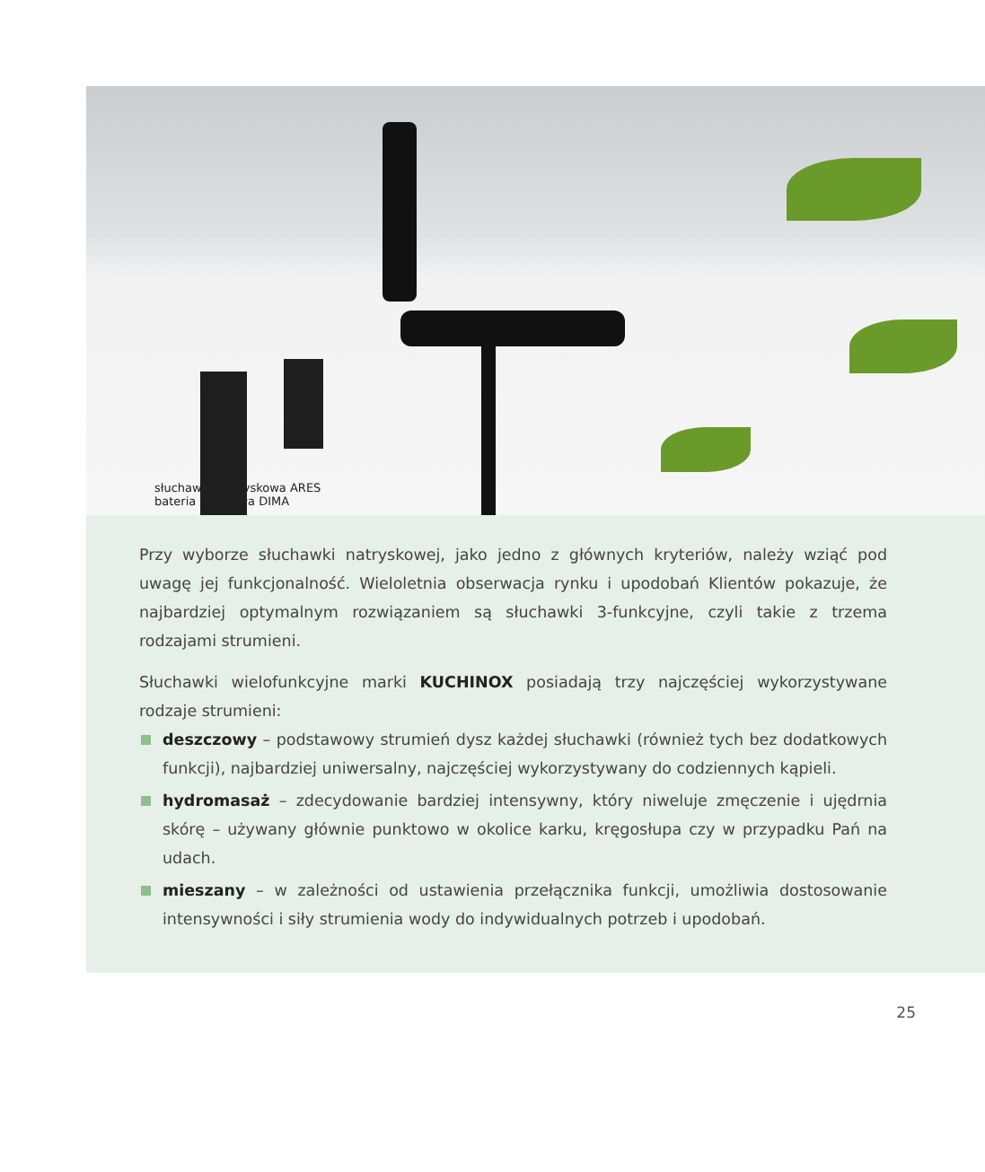słuchawka natryskowa ARES
bateria wannowa DIMA
Przy wyborze słuchawki natryskowej, jako jedno z głównych kryteriów, należy wziąć pod uwagę jej funkcjonalność. Wieloletnia obserwacja rynku i upodobań Klientów pokazuje, że najbardziej optymalnym rozwiązaniem są słuchawki 3-funkcyjne, czyli takie z trzema rodzajami strumieni.
Słuchawki wielofunkcyjne marki KUCHINOX posiadają trzy najczęściej wykorzystywane rodzaje strumieni:
deszczowy – podstawowy strumień dysz każdej słuchawki (również tych bez dodatkowych funkcji), najbardziej uniwersalny, najczęściej wykorzystywany do codziennych kąpieli.
hydromasaż – zdecydowanie bardziej intensywny, który niweluje zmęczenie i ujędrnia skórę – używany głównie punktowo w okolice karku, kręgosłupa czy w przypadku Pań na udach.
mieszany – w zależności od ustawienia przełącznika funkcji, umożliwia dostosowanie intensywności i siły strumienia wody do indywidualnych potrzeb i upodobań.
25